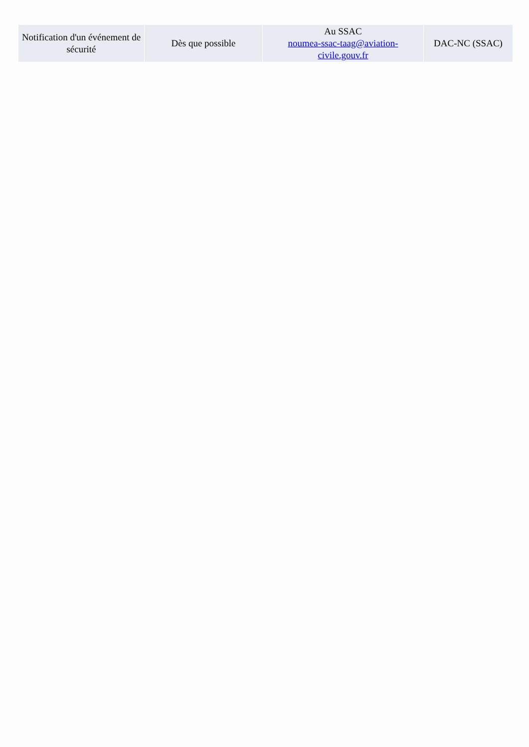| Notification d'un événement de sécurité | Dès que possible | Au SSAC noumea-ssac-taag@aviation-civile.gouv.fr | DAC-NC (SSAC) |